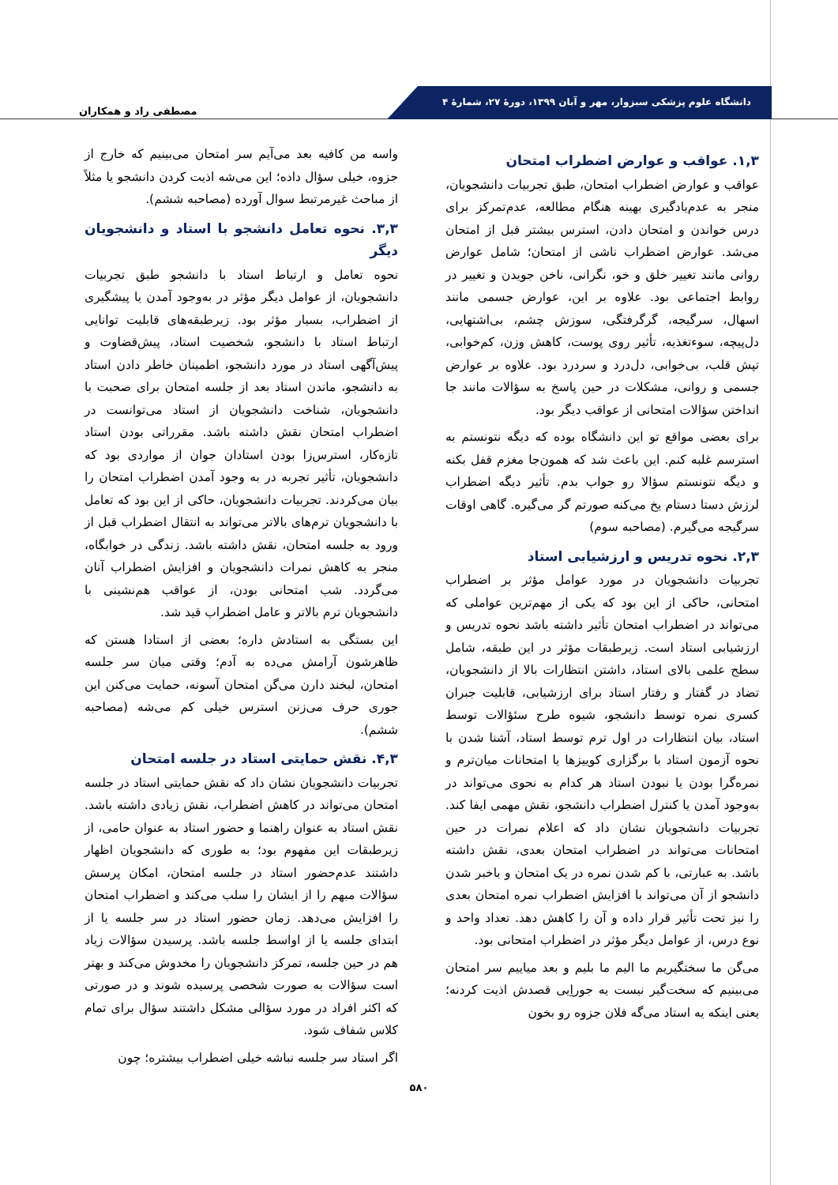دانشگاه علوم پزشکی سبزوار، مهر و آبان ۱۳۹۹، دورهٔ ۲۷، شمارهٔ ۴
مصطفی راد و همکاران
۱,۳. عواقب و عوارض اضطراب امتحان
عواقب و عوارض اضطراب امتحان، طبق تجربیات دانشجویان، منجر به عدم‌یادگیری بهینه هنگام مطالعه، عدم‌تمرکز برای درس خواندن و امتحان دادن، استرس بیشتر قبل از امتحان می‌شد. عوارض اضطراب ناشی از امتحان؛ شامل عوارض روانی مانند تغییر خلق و خو، نگرانی، ناخن جویدن و تغییر در روابط اجتماعی بود. علاوه بر این، عوارض جسمی مانند اسهال، سرگیجه، گرگرفتگی، سوزش چشم، بی‌اشتهایی، دل‌پیچه، سوءتغذیه، تأثیر روی پوست، کاهش وزن، کم‌خوابی، تپش قلب، بی‌خوابی، دل‌درد و سردرد بود. علاوه بر عوارض جسمی و روانی، مشکلات در حین پاسخ به سؤالات مانند جا انداختن سؤالات امتحانی از عواقب دیگر بود.
برای بعضی مواقع تو این دانشگاه بوده که دیگه نتونستم به استرسم غلبه کنم. این باعث شد که همون‌جا مغزم قفل بکنه و دیگه نتونستم سؤالا رو جواب بدم. تأثیر دیگه اضطراب لرزش دستا دستام یخ می‌کنه صورتم گر می‌گیره. گاهی اوقات سرگیجه می‌گیرم. (مصاحبه سوم)
۲,۳. نحوه تدریس و ارزشیابی استاد
تجربیات دانشجویان در مورد عوامل مؤثر بر اضطراب امتحانی، حاکی از این بود که یکی از مهم‌ترین عواملی که می‌تواند در اضطراب امتحان تأثیر داشته باشد نحوه تدریس و ارزشیابی استاد است. زیرطبقات مؤثر در این طبقه، شامل سطح علمی بالای استاد، داشتن انتظارات بالا از دانشجویان، تضاد در گفتار و رفتار استاد برای ارزشیابی، قابلیت جبران کسری نمره توسط دانشجو، شیوه طرح سئؤالات توسط استاد، بیان انتظارات در اول ترم توسط استاد، آشنا شدن با نحوه آزمون استاد با برگزاری کوییزها یا امتحانات میان‌ترم و نمره‌گرا بودن یا نبودن استاد هر کدام به نحوی می‌تواند در به‌وجود آمدن یا کنترل اضطراب دانشجو، نقش مهمی ایفا کند. تجربیات دانشجویان نشان داد که اعلام نمرات در حین امتحانات می‌تواند در اضطراب امتحان بعدی، نقش داشته باشد. به عبارتی، با کم شدن نمره در یک امتحان و باخبر شدن دانشجو از آن می‌تواند با افزایش اضطراب نمره امتحان بعدی را نیز تحت تأثیر قرار داده و آن را کاهش دهد. تعداد واحد و نوع درس، از عوامل دیگر مؤثر در اضطراب امتحانی بود.
می‌گن ما سختگیریم ما الیم ما بلیم و بعد میاییم سر امتحان می‌بینیم که سخت‌گیر نیست یه جوراِیی قصدش اذیت کردنه؛ یعنی اینکه یه استاد می‌گه فلان جزوه رو بخون
واسه من کافیه بعد می‌آیم سر امتحان می‌بینیم که خارج از جزوه، خیلی سؤال داده؛ این می‌شه اذیت کردن دانشجو یا مثلاً از مباحث غیرمرتبط سوال آورده (مصاحبه ششم).
۳,۳. نحوه تعامل دانشجو با استاد و دانشجویان دیگر
نحوه تعامل و ارتباط استاد با دانشجو طبق تجربیات دانشجویان، از عوامل دیگر مؤثر در به‌وجود آمدن یا پیشگیری از اضطراب، بسیار مؤثر بود. زیرطبقه‌های قابلیت توانایی ارتباط استاد با دانشجو، شخصیت استاد، پیش‌قضاوت و پیش‌آگهی استاد در مورد دانشجو، اطمینان خاطر دادن استاد به دانشجو، ماندن استاد بعد از جلسه امتحان برای صحبت با دانشجویان، شناخت دانشجویان از استاد می‌توانست در اضطراب امتحان نقش داشته باشد. مقرراتی بودن استاد تازه‌کار، استرس‌زا بودن استادان جوان از مواردی بود که دانشجویان، تأثیر تجربه در به وجود آمدن اضطراب امتحان را بیان می‌کردند. تجربیات دانشجویان، حاکی از این بود که تعامل با دانشجویان ترم‌های بالاتر می‌تواند به انتقال اضطراب قبل از ورود به جلسه امتحان، نقش داشته باشد. زندگی در خوابگاه، منجر به کاهش نمرات دانشجویان و افزایش اضطراب آنان می‌گردد. شب امتحانی بودن، از عواقب هم‌نشینی با دانشجویان ترم بالاتر و عامل اضطراب قید شد.
این بستگی به استادش داره؛ بعضی از استادا هستن که ظاهرشون آرامش می‌ده به آدم؛ وقتی میان سر جلسه امتحان، لبخند دارن می‌گن امتحان آسونه، حمایت می‌کنن این جوری حرف می‌زنن استرس خیلی کم می‌شه (مصاحبه ششم).
۴,۳. نقش حمایتی استاد در جلسه امتحان
تجربیات دانشجویان نشان داد که نقش حمایتی استاد در جلسه امتحان می‌تواند در کاهش اضطراب، نقش زیادی داشته باشد. نقش استاد به عنوان راهنما و حضور استاد به عنوان حامی، از زیرطبقات این مفهوم بود؛ به طوری که دانشجویان اظهار داشتند عدم‌حضور استاد در جلسه امتحان، امکان پرسش سؤالات مبهم را از ایشان را سلب می‌کند و اضطراب امتحان را افزایش می‌دهد. زمان حضور استاد در سر جلسه یا از ابتدای جلسه یا از اواسط جلسه باشد. پرسیدن سؤالات زیاد هم در حین جلسه، تمرکز دانشجویان را مخدوش می‌کند و بهتر است سؤالات به صورت شخصی پرسیده شوند و در صورتی که اکثر افراد در مورد سؤالی مشکل داشتند سؤال برای تمام کلاس شفاف شود.
اگر استاد سر جلسه نباشه خیلی اضطراب بیشتره؛ چون
۵۸۰